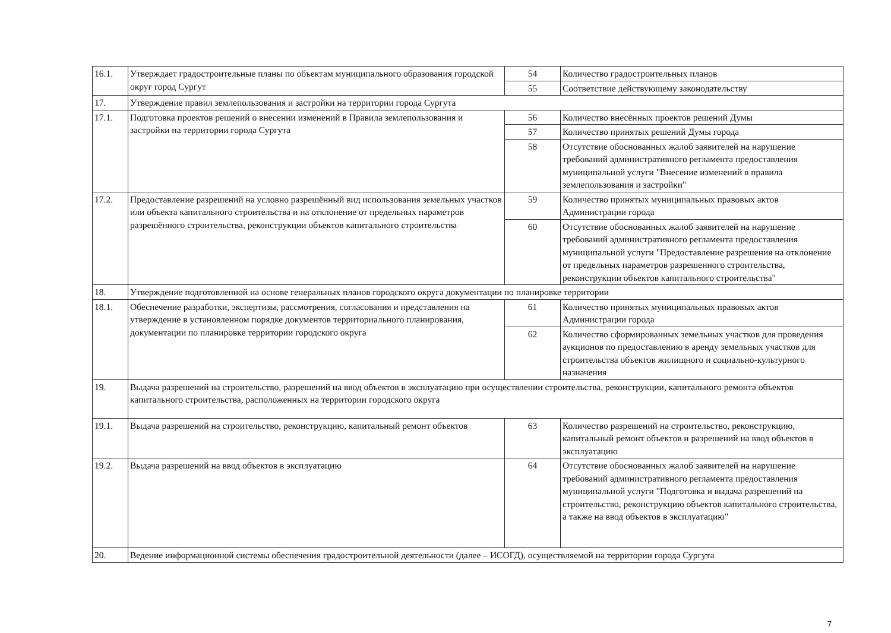| 16.1. | Утверждает градостроительные планы по объектам муниципального образования городской округ город Сургут | 54 | Количество градостроительных планов |
| | | 55 | Соответствие действующему законодательству |
| 17. | Утверждение правил землепользования и застройки на территории города Сургута | | |
| 17.1. | Подготовка проектов решений о внесении изменений в Правила землепользования и застройки на территории города Сургута | 56 | Количество внесённых проектов решений Думы |
| | | 57 | Количество принятых решений Думы города |
| | | 58 | Отсутствие обоснованных жалоб заявителей на нарушение требований административного регламента предоставления муниципальной услуги "Внесение изменений в правила землепользования и застройки" |
| 17.2. | Предоставление разрешений на условно разрешённый вид использования земельных участков или объекта капитального строительства и на отклонение от предельных параметров разрешённого строительства, реконструкции объектов капитального строительства | 59 | Количество принятых муниципальных правовых актов Администрации города |
| | | 60 | Отсутствие обоснованных жалоб заявителей на нарушение требований административного регламента предоставления муниципальной услуги "Предоставление разрешения на отклонение от предельных параметров разрешенного строительства, реконструкции объектов капитального строительства" |
| 18. | Утверждение подготовленной на основе генеральных планов городского округа документации по планировке территории | | |
| 18.1. | Обеспечение разработки, экспертизы, рассмотрения, согласования и представления на утверждение в установленном порядке документов территориального планирования, документации по планировке территории городского округа | 61 | Количество принятых муниципальных правовых актов Администрации города |
| | | 62 | Количество сформированных земельных участков для проведения аукционов по предоставлению в аренду земельных участков для строительства объектов жилищного и социально-культурного назначения |
| 19. | Выдача разрешений на строительство, разрешений на ввод объектов в эксплуатацию при осуществлении строительства, реконструкции, капитального ремонта объектов капитального строительства, расположенных на территории городского округа | | |
| 19.1. | Выдача разрешений на строительство, реконструкцию, капитальный ремонт объектов | 63 | Количество разрешений на строительство, реконструкцию, капитальный ремонт объектов и разрешений на ввод объектов в эксплуатацию |
| 19.2. | Выдача разрешений на ввод объектов в эксплуатацию | 64 | Отсутствие обоснованных жалоб заявителей на нарушение требований административного регламента предоставления муниципальной услуги "Подготовка и выдача разрешений на строительство, реконструкцию объектов капитального строительства, а также на ввод объектов в эксплуатацию" |
| 20. | Ведение информационной системы обеспечения градостроительной деятельности (далее – ИСОГД), осуществляемой на территории города Сургута | | |
7